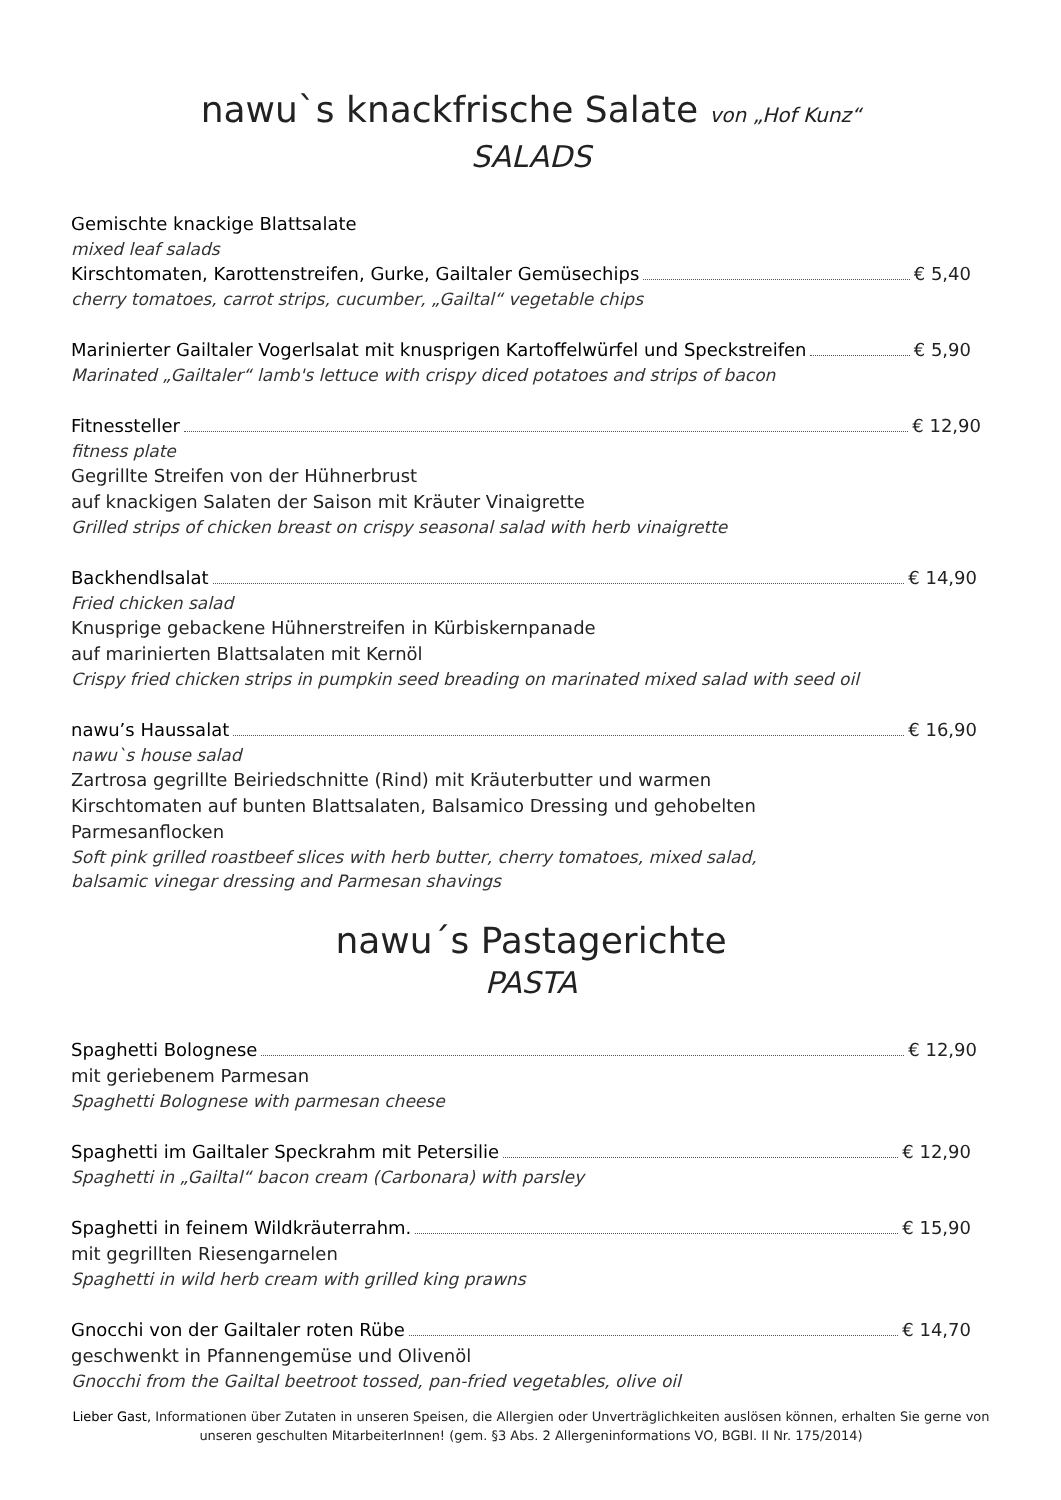nawu`s knackfrische Salate von „Hof Kunz“
SALADS
Gemischte knackige Blattsalate
mixed leaf salads
Kirschtomaten, Karottenstreifen, Gurke, Gailtaler Gemüsechips € 5,40
cherry tomatoes, carrot strips, cucumber, „Gailtal“ vegetable chips
Marinierter Gailtaler Vogerlsalat mit knusprigen Kartoffelwürfel und Speckstreifen € 5,90
Marinated „Gailtaler“ lamb's lettuce with crispy diced potatoes and strips of bacon
Fitnessteller € 12,90
fitness plate
Gegrillte Streifen von der Hühnerbrust
auf knackigen Salaten der Saison mit Kräuter Vinaigrette
Grilled strips of chicken breast on crispy seasonal salad with herb vinaigrette
Backhendlsalat € 14,90
Fried chicken salad
Knusprige gebackene Hühnerstreifen in Kürbiskernpanade
auf marinierten Blattsalaten mit Kernöl
Crispy fried chicken strips in pumpkin seed breading on marinated mixed salad with seed oil
nawu’s Haussalat € 16,90
nawu`s house salad
Zartrosa gegrillte Beiriedschnitte (Rind) mit Kräuterbutter und warmen
Kirschtomaten auf bunten Blattsalaten, Balsamico Dressing und gehobelten
Parmesanflocken
Soft pink grilled roastbeef slices with herb butter, cherry tomatoes, mixed salad,
balsamic vinegar dressing and Parmesan shavings
nawu´s Pastagerichte
PASTA
Spaghetti Bolognese € 12,90
mit geriebenem Parmesan
Spaghetti Bolognese with parmesan cheese
Spaghetti im Gailtaler Speckrahm mit Petersilie € 12,90
Spaghetti in „Gailtal“ bacon cream (Carbonara) with parsley
Spaghetti in feinem Wildkräuterrahm. € 15,90
mit gegrillten Riesengarnelen
Spaghetti in wild herb cream with grilled king prawns
Gnocchi von der Gailtaler roten Rübe € 14,70
geschwenkt in Pfannengemüse und Olivenöl
Gnocchi from the Gailtal beetroot tossed, pan-fried vegetables, olive oil
Lieber Gast, Informationen über Zutaten in unseren Speisen, die Allergien oder Unverträglichkeiten auslösen können, erhalten Sie gerne von unseren geschulten MitarbeiterInnen! (gem. §3 Abs. 2 Allergeninformations VO, BGBl. II Nr. 175/2014)